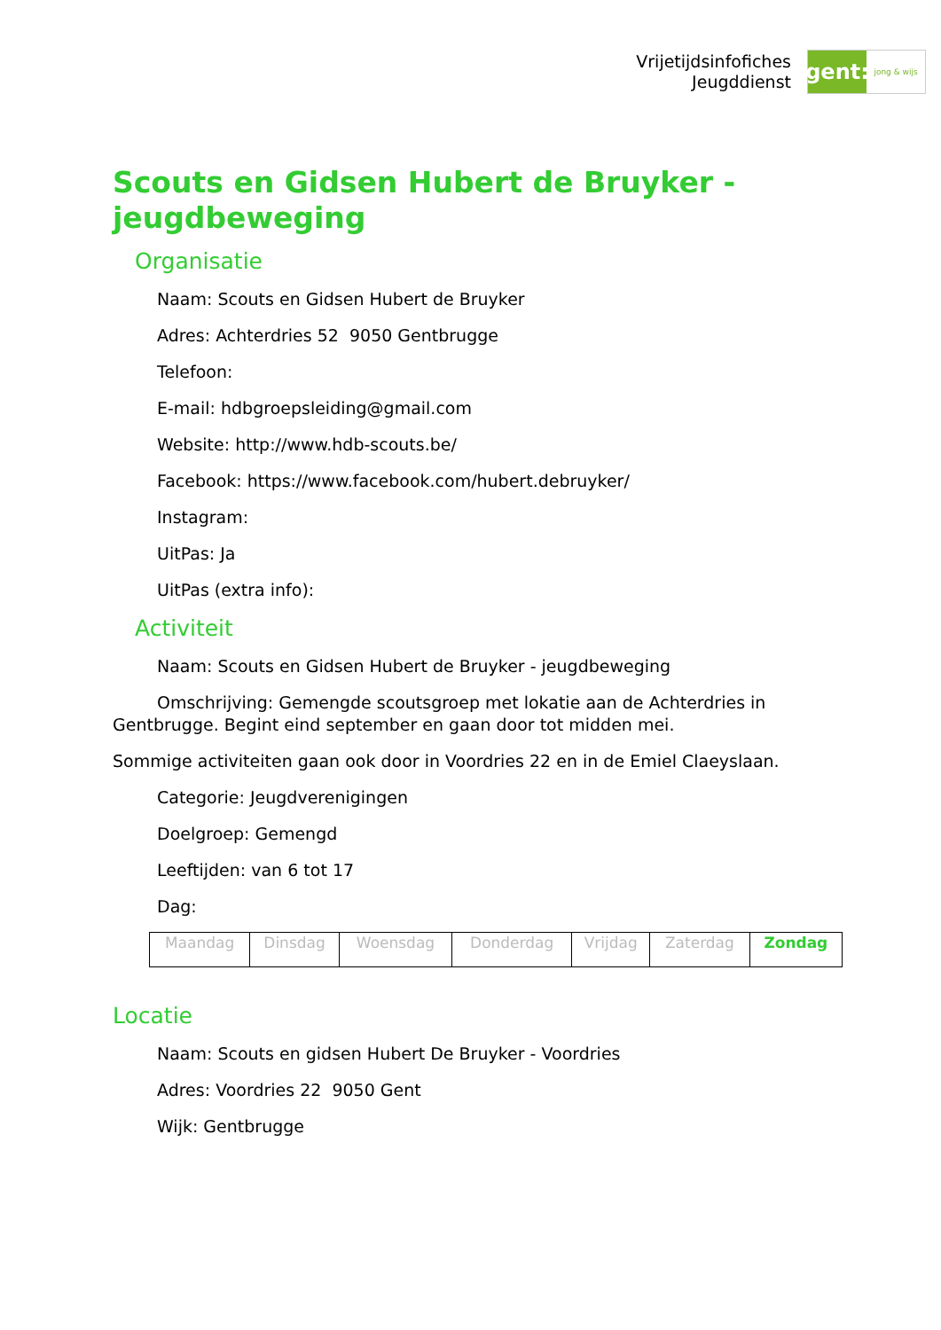Vrijetijdsinfofiches
Jeugddienst
gent:
jong & wijs
Scouts en Gidsen Hubert de Bruyker - jeugdbeweging
Organisatie
Naam: Scouts en Gidsen Hubert de Bruyker
Adres: Achterdries 52 9050 Gentbrugge
Telefoon:
E-mail: hdbgroepsleiding@gmail.com
Website: http://www.hdb-scouts.be/
Facebook: https://www.facebook.com/hubert.debruyker/
Instagram:
UitPas: Ja
UitPas (extra info):
Activiteit
Naam: Scouts en Gidsen Hubert de Bruyker - jeugdbeweging
Omschrijving: Gemengde scoutsgroep met lokatie aan de Achterdries in Gentbrugge. Begint eind september en gaan door tot midden mei.
Sommige activiteiten gaan ook door in Voordries 22 en in de Emiel Claeyslaan.
Categorie: Jeugdverenigingen
Doelgroep: Gemengd
Leeftijden: van 6 tot 17
Dag:
| Maandag | Dinsdag | Woensdag | Donderdag | Vrijdag | Zaterdag | Zondag |
Locatie
Naam: Scouts en gidsen Hubert De Bruyker - Voordries
Adres: Voordries 22 9050 Gent
Wijk: Gentbrugge